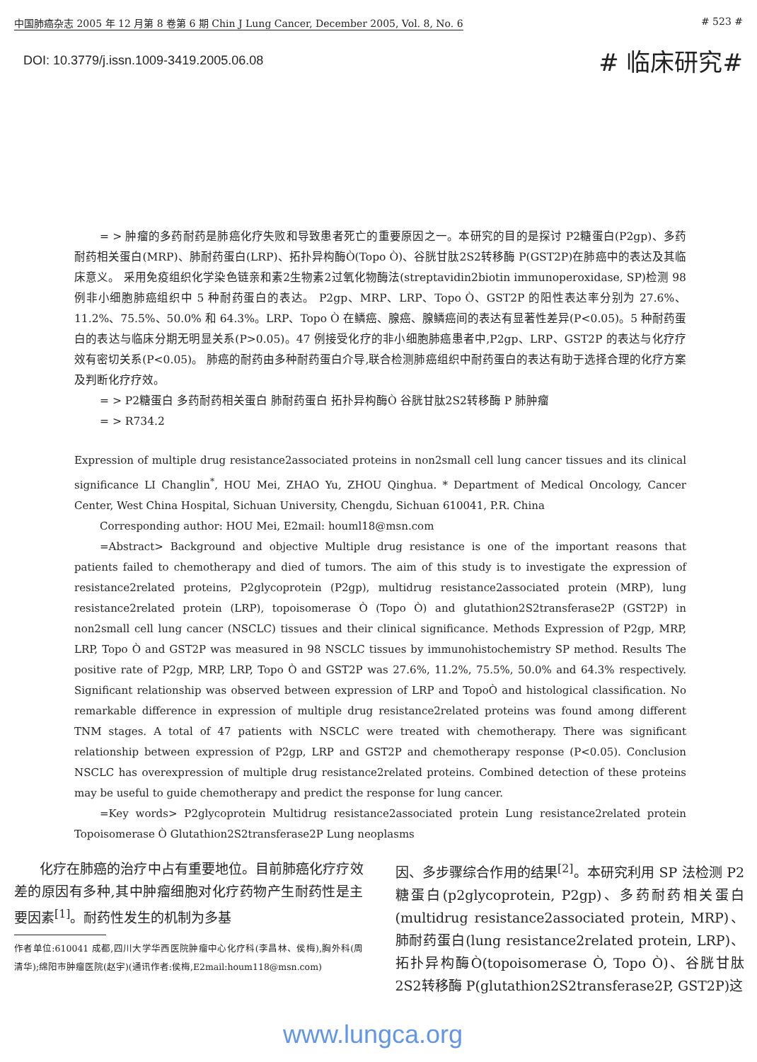中国肺癌杂志 2005 年 12 月第 8 卷第 6 期 Chin J Lung Cancer, December 2005, Vol. 8, No. 6 # 523 #
DOI: 10.3779/j.issn.1009-3419.2005.06.08 # 临床研究#
= > 肿瘤的多药耐药是肺癌化疗失败和导致患者死亡的重要原因之一。本研究的目的是探讨 P2糖蛋白(P2gp)、多药耐药相关蛋白(MRP)、肺耐药蛋白(LRP)、拓扑异构酶Ò(Topo Ò)、谷胱甘肽2S2转移酶 P(GST2P)在肺癌中的表达及其临床意义。 采用免疫组织化学染色链亲和素2生物素2过氧化物酶法(streptavidin2biotin immunoperoxidase, SP)检测 98 例非小细胞肺癌组织中 5 种耐药蛋白的表达。 P2gp、MRP、LRP、Topo Ò、GST2P 的阳性表达率分别为 27.6%、11.2%、75.5%、50.0% 和 64.3%。LRP、Topo Ò 在鳞癌、腺癌、腺鳞癌间的表达有显著性差异(P<0.05)。5 种耐药蛋白的表达与临床分期无明显关系(P>0.05)。47 例接受化疗的非小细胞肺癌患者中,P2gp、LRP、GST2P 的表达与化疗疗效有密切关系(P<0.05)。 肺癌的耐药由多种耐药蛋白介导,联合检测肺癌组织中耐药蛋白的表达有助于选择合理的化疗方案及判断化疗疗效。
= > P2糖蛋白 多药耐药相关蛋白 肺耐药蛋白 拓扑异构酶Ò 谷胱甘肽2S2转移酶 P 肺肿瘤
= > R734.2
Expression of multiple drug resistance2associated proteins in non2small cell lung cancer tissues and its clinical significance LI Changlin<sup>*</sup>, HOU Mei, ZHAO Yu, ZHOU Qinghua. * Department of Medical Oncology, Cancer Center, West China Hospital, Sichuan University, Chengdu, Sichuan 610041, P.R. China
Corresponding author: HOU Mei, E2mail: houml18@msn.com
=Abstract> Background and objective Multiple drug resistance is one of the important reasons that patients failed to chemotherapy and died of tumors. The aim of this study is to investigate the expression of resistance2related proteins, P2glycoprotein (P2gp), multidrug resistance2associated protein (MRP), lung resistance2related protein (LRP), topoisomerase Ò (Topo Ò) and glutathion2S2transferase2P (GST2P) in non2small cell lung cancer (NSCLC) tissues and their clinical significance. Methods Expression of P2gp, MRP, LRP, Topo Ò and GST2P was measured in 98 NSCLC tissues by immunohistochemistry SP method. Results The positive rate of P2gp, MRP, LRP, Topo Ò and GST2P was 27.6%, 11.2%, 75.5%, 50.0% and 64.3% respectively. Significant relationship was observed between expression of LRP and TopoÒ and histological classification. No remarkable difference in expression of multiple drug resistance2related proteins was found among different TNM stages. A total of 47 patients with NSCLC were treated with chemotherapy. There was significant relationship between expression of P2gp, LRP and GST2P and chemotherapy response (P<0.05). Conclusion NSCLC has overexpression of multiple drug resistance2related proteins. Combined detection of these proteins may be useful to guide chemotherapy and predict the response for lung cancer.
=Key words> P2glycoprotein Multidrug resistance2associated protein Lung resistance2related protein Topoisomerase Ò Glutathion2S2transferase2P Lung neoplasms
化疗在肺癌的治疗中占有重要地位。目前肺癌化疗疗效差的原因有多种,其中肿瘤细胞对化疗药物产生耐药性是主要因素<sup>[1]</sup>。耐药性发生的机制为多基
作者单位:610041 成都,四川大学华西医院肿瘤中心化疗科(李昌林、侯梅),胸外科(周清华);绵阳市肿瘤医院(赵宇)(通讯作者:侯梅,E2mail:houm118@msn.com)
因、多步骤综合作用的结果<sup>[2]</sup>。本研究利用 SP 法检测 P2糖蛋白(p2glycoprotein, P2gp)、多药耐药相关蛋白(multidrug resistance2associated protein, MRP)、肺耐药蛋白(lung resistance2related protein, LRP)、拓扑异构酶Ò(topoisomerase Ò, Topo Ò)、谷胱甘肽2S2转移酶 P(glutathion2S2transferase2P, GST2P)这
www.lungca.org